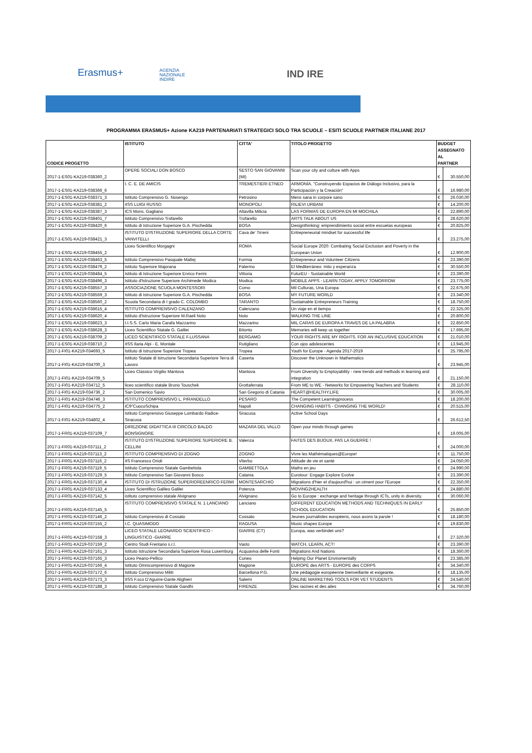Erasmus+
AGENZIA
NAZIONALE
INDIRE
IND IRE
PROGRAMMA ERASMUS+ Azione KA219 PARTENARIATI STRATEGICI SOLO TRA SCUOLE – ESITI SCUOLE PARTNER ITALIANE 2017
| CODICE PROGETTO | ISTITUTO | CITTA' | TITOLO PROGETTO | BUDGET ASSEGNATO AL PARTNER | |
| --- | --- | --- | --- | --- | --- |
| 2017-1-ES01-KA219-038360_2 | OPERE SOCIALI DON BOSCO | SESTO SAN GIOVANNI (MI) | Scan your city and culture with Apps | € | 30.550,00 |
| 2017-1-ES01-KA219-038366_6 | I. C. E. DE AMICIS | TREMESTIERI ETNEO | ARMONÍA. "Construyendo Espacios de Diálogo Inclusivo, para la Participación y la Creación" | € | 16.980,00 |
| 2017-1-ES01-KA219-038371_3 | Istituto Comprensivo G. Nosengo | Petrosino | Mens sana in corpore sano | € | 26.030,00 |
| 2017-1-ES01-KA219-038381_2 | IISS LUIGI RUSSO | MONOPOLI | RILIEVI URBANI | € | 14.200,00 |
| 2017-1-ES01-KA219-038387_3 | ICS Mons. Gagliano | Altavilla Milicia | LAS FORMAS DE EUROPA EN MI MOCHILA | € | 22.890,00 |
| 2017-1-ES01-KA219-038401_7 | Istituto Comprensivo Trofarello | Trofarello | ARTS TALK ABOUT US | € | 28.620,00 |
| 2017-1-ES01-KA219-038420_6 | Istituto di Istruzione Superiore G.A. Pischedda | BOSA | Designthinking: emprendimiento social entre escuelas europeas | € | 20.825,00 |
| 2017-1-ES01-KA219-038421_3 | ISTITUTO D'ISTRUZIONE SUPERIORE DELLA CORTE VANVITELLI | Cava de' Tirreni | Entrepreneurial mindset for successful life | € | 23.275,00 |
| 2017-1-ES01-KA219-038455_2 | Liceo Scientifico Morgagni | ROMA | Social Europe 2020: Combating Social Exclusion and Poverty in the European Union | € | 12.900,00 |
| 2017-1-ES01-KA219-038463_5 | Istituto Comprensivo Pasquale Mattej | Formia | Entrepreneur and Volunteer Citizens | € | 23.390,00 |
| 2017-1-ES01-KA219-038479_2 | Istituto Superiore Majorana | Palermo | El Mediterráneo: mito y esperanza | € | 30.550,00 |
| 2017-1-ES01-KA219-038484_5 | Istituto di Istruzione Superiore Enrico Fermi | Vittoria | FuturEU - Sustainable World | € | 23.390,00 |
| 2017-1-ES01-KA219-038496_3 | Istituto d'Istruzione Superiore Archimede Modica | Modica | MOBILE APPS - LEARN TODAY, APPLY TOMORROW | € | 23.775,00 |
| 2017-1-ES01-KA219-038557_3 | ASSOCIAZIONE SCUOLA MONTESSORI | Como | Mil Culturas, Una Europa | € | 22.675,00 |
| 2017-1-ES01-KA219-038559_3 | Istituto di Istruzione Superiore G.A. Pischedda | BOSA | MY FUTURE WORLD | € | 23.340,00 |
| 2017-1-ES01-KA219-038560_2 | Scuola Secondaria di I grado C. COLOMBO | TARANTO | Sustainable Entrepreneurs Training | € | 18.750,00 |
| 2017-1-ES01-KA219-038615_4 | ISTITUTO COMPRENSIVO CALENZANO | Calenzano | Un viaje en el tiempo | € | 22.325,00 |
| 2017-1-ES01-KA219-038620_4 | Istituto d'Istruzione Superiore M.Raeli Noto | Noto | WALKING THE LINE | € | 20.800,00 |
| 2017-1-ES01-KA219-038623_3 | I.I.S.S. Carlo Maria Carafa Mazzarino | Mazzarino | MIL CARAS DE EUROPA A TRAVES DE LA PALABRA | € | 22.850,00 |
| 2017-1-ES01-KA219-038628_3 | Liceo Scientifico Statale G. Galilei | Bitonto | Memories will keep us together | € | 17.695,00 |
| 2017-1-ES01-KA219-038709_2 | LICEO SCIENTIFICO STATALE F.LUSSANA | BERGAMO | YOUR RIGHTS ARE MY RIGHTS. FOR AN INCLUSIVE EDUCATION | € | 21.010,00 |
| 2017-1-ES01-KA219-038710_2 | IISS Ilaria Alpi - E. Montale | Rutigliano | Con ojos adolescentes | € | 13.945,00 |
| 2017-1-FI01-KA219-034693_5 | Istituto di Istruzione Superiore Tropea | Tropea | Youth for Europe - Agenda 2017-2019 | € | 25.795,00 |
| 2017-1-FI01-KA219-034700_3 | Istituto Statale di Istruzione Secondaria Superiore Terra di Lavoro | Caserta | Discover the Unknown in Mathematics | € | 23.945,00 |
| 2017-1-FI01-KA219-034709_5 | Liceo Classico Virgilio Mantova | Mantova | From Diversity to Employability - new trends and methods in learning and integration | € | 21.150,00 |
| 2017-1-FI01-KA219-034712_5 | liceo scientifico statale Bruno Touschek | Grottaferrata | From ME to WE - Networks for Empowering Teachers and Students | € | 28.110,00 |
| 2017-1-FI01-KA219-034736_2 | San Domenico Savio | San Gregorio di Catania | HEART@HEALTHY.LIFE | € | 30.005,00 |
| 2017-1-FI01-KA219-034746_3 | ISTITUTO COMPRENSIVO L. PIRANDELLO | PESARO | The Competent Learningprocess | € | 18.200,00 |
| 2017-1-FI01-KA219-034775_2 | IC9"CuocoSchipa | Napoli | CHANGING HABITS - CHANGING THE WORLD! | € | 20.515,00 |
| 2017-1-FI01-KA219-034802_4 | Istituto Comprensivo Giuseppe Lombardo Radice- Siracusa | Siracusa | Active School Days | € | 26.612,50 |
| 2017-1-FR01-KA219-037109_7 | DIREZIONE DIDATTICA III CIRCOLO BALDO BONSIGNORE | MAZARA DEL VALLO | Open your minds through games | € | 19.005,00 |
| 2017-1-FR01-KA219-037111_2 | ISTITUTO D'ISTRUZIONE SUPERIORE SUPERIORE B. CELLINI | Valenza | FAITES DES BIJOUX, PAS LA GUERRE ! | € | 24.000,00 |
| 2017-1-FR01-KA219-037113_2 | ISTITUTO COMPRENSIVO DI ZOGNO | ZOGNO | Vivre les Mathématiques@Europe! | € | 11.750,00 |
| 2017-1-FR01-KA219-037116_2 | IIS Francesco Orioli | Viterbo | Attitude de vie et santé | € | 24.050,00 |
| 2017-1-FR01-KA219-037119_5 | Istituto Comprensivo Statale Gambettola | GAMBETTOLA | Maths en jeu | € | 24.990,00 |
| 2017-1-FR01-KA219-037129_5 | Istituto Comprensivo San Giovanni Bosco | Catania | Eurotour: Engage Explore Evolve | € | 23.390,00 |
| 2017-1-FR01-KA219-037130_4 | ISTITUTO DI ISTRUZIONE SUPERIOREENRICO FERMI | MONTESARCHIO | Migrations d'hier et d'aujourd'hui : un ciment pour l'Europe | € | 22.350,00 |
| 2017-1-FR01-KA219-037133_4 | Liceo Scientifico Galileo Galilei | Potenza | MOVING2HEALTH | € | 24.880,00 |
| 2017-1-FR01-KA219-037142_5 | istituto comprensivo statale Alvignano | Alvignano | Go to Europe : exchange and heritage through ICTs, unity in diversity. | € | 30.060,00 |
| 2017-1-FR01-KA219-037145_5 | ISTITUTO COMPRENSIVO STATALE N. 1 LANCIANO | Lanciano | DIFFERENT EDUCATION METHODS AND TECHNIQUES IN EARLY SCHOOL EDUCATION | € | 25.850,00 |
| 2017-1-FR01-KA219-037146_2 | Istituto Comprensivo di Cossato | Cossato | Jeunes journalistes européens, nous avons la parole ! | € | 18.180,00 |
| 2017-1-FR01-KA219-037155_2 | I.C. QUASIMODO | RAGUSA | Music shapes Europe | € | 19.830,00 |
| 2017-1-FR01-KA219-037158_3 | LICEO STATALE LEONARDO SCIENTIFICO - LINGUISTICO -GIARRE | GIARRE (CT) | Europa, was verbindet uns? | € | 27.320,00 |
| 2017-1-FR01-KA219-037159_2 | Centro Studi Frentano s.r.l. | Vasto | WATCH, LEARN, ACT! | € | 23.390,00 |
| 2017-1-FR01-KA219-037161_3 | Istituto Istruzione Secondaria Superiore Rosa Luxemburg | Acquaviva delle Fonti | Migrations And Nations | € | 18.360,00 |
| 2017-1-FR01-KA219-037165_3 | Liceo Peano-Pellico | Cuneo | Helping Our Planet Enviromentally | € | 23.385,00 |
| 2017-1-FR01-KA219-037166_4 | Istituto Omnicomprensivo di Magione | Magione | EUROPE des ARTS - EUROPE des CORPS | € | 34.340,00 |
| 2017-1-FR01-KA219-037172_6 | Istituto Comprensivo Militi | Barcellona P.G. | Une pédagogie européenne bienveillante et exigeante. | € | 18.135,00 |
| 2017-1-FR01-KA219-037173_3 | IISS F.sco D'Aguirre-Dante Alighieri | Salemi | ONLINE MARKETING TOOLS FOR VET STUDENTS | € | 24.540,00 |
| 2017-1-FR01-KA219-037188_3 | Istituto Comprensivo Statale Gandhi | FIRENZE | Des racines et des ailes | € | 34.760,00 |